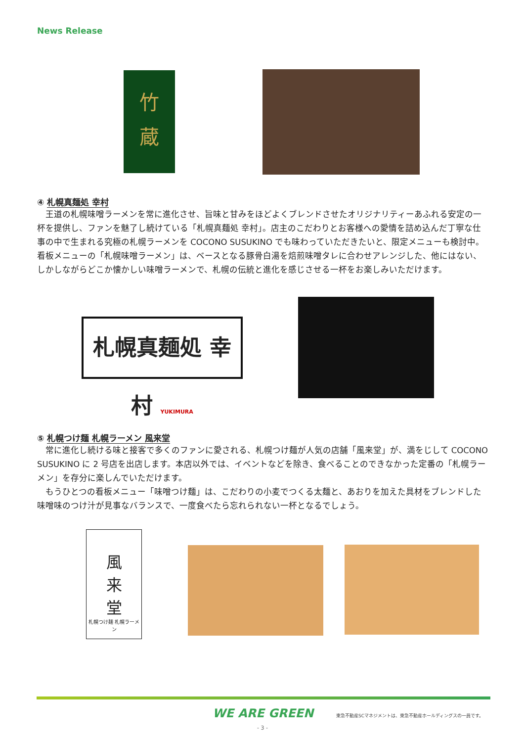News Release
竹
蔵
④ 札幌真麺処 幸村
王道の札幌味噌ラーメンを常に進化させ、旨味と甘みをほどよくブレンドさせたオリジナリティーあふれる安定の一杯を提供し、ファンを魅了し続けている「札幌真麺処 幸村」。店主のこだわりとお客様への愛情を詰め込んだ丁寧な仕事の中で生まれる究極の札幌ラーメンを COCONO SUSUKINO でも味わっていただきたいと、限定メニューも検討中。看板メニューの「札幌味噌ラーメン」は、ベースとなる豚骨白湯を焙煎味噌タレに合わせアレンジした、他にはない、しかしながらどこか懐かしい味噌ラーメンで、札幌の伝統と進化を感じさせる一杯をお楽しみいただけます。
札幌真麺処 幸村 YUKIMURA
⑤ 札幌つけ麺 札幌ラーメン 風来堂
常に進化し続ける味と接客で多くのファンに愛される、札幌つけ麺が人気の店舗「風来堂」が、満をじして COCONO SUSUKINO に 2 号店を出店します。本店以外では、イベントなどを除き、食べることのできなかった定番の「札幌ラーメン」を存分に楽しんでいただけます。
もうひとつの看板メニュー「味噌つけ麺」は、こだわりの小麦でつくる太麺と、あおりを加えた具材をブレンドした味噌味のつけ汁が見事なバランスで、一度食べたら忘れられない一杯となるでしょう。
風
来
堂
札幌つけ麺 札幌ラーメン
WE ARE GREEN
東急不動産SCマネジメントは、東急不動産ホールディングスの一員です。
- 3 -